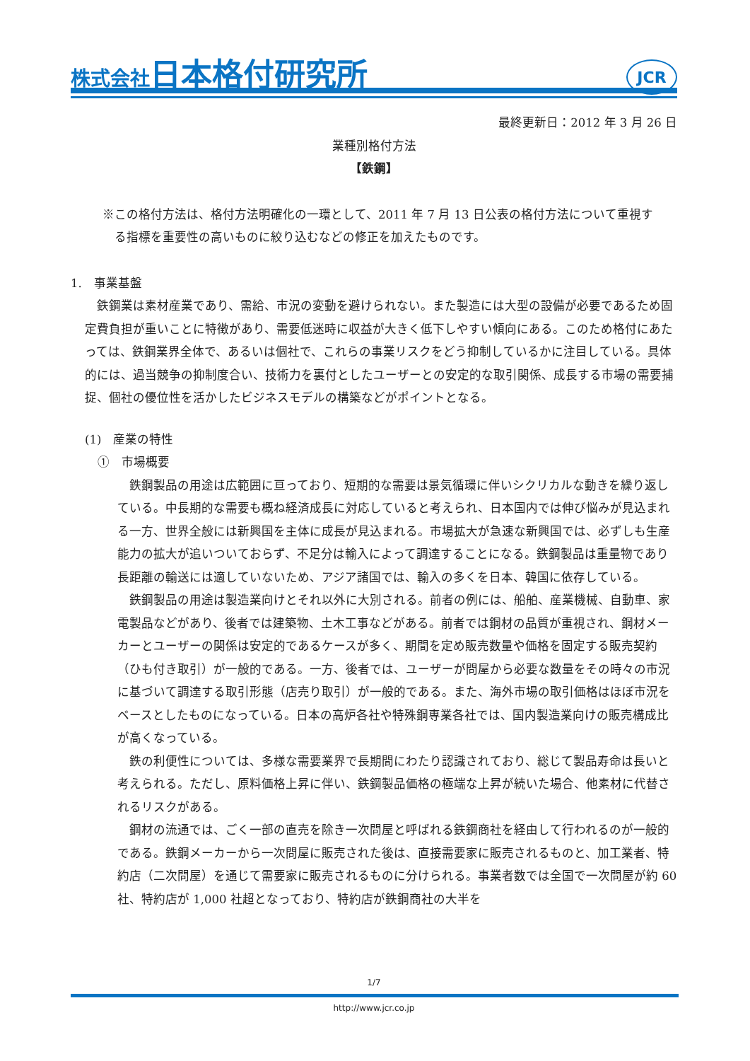株式会社 日本格付研究所
JCR
最終更新日：2012 年 3 月 26 日
業種別格付方法
【鉄鋼】
※この格付方法は、格付方法明確化の一環として、2011 年 7 月 13 日公表の格付方法について重視する指標を重要性の高いものに絞り込むなどの修正を加えたものです。
1.　事業基盤
鉄鋼業は素材産業であり、需給、市況の変動を避けられない。また製造には大型の設備が必要であるため固定費負担が重いことに特徴があり、需要低迷時に収益が大きく低下しやすい傾向にある。このため格付にあたっては、鉄鋼業界全体で、あるいは個社で、これらの事業リスクをどう抑制しているかに注目している。具体的には、過当競争の抑制度合い、技術力を裏付としたユーザーとの安定的な取引関係、成長する市場の需要捕捉、個社の優位性を活かしたビジネスモデルの構築などがポイントとなる。
(1)　産業の特性
①　市場概要
鉄鋼製品の用途は広範囲に亘っており、短期的な需要は景気循環に伴いシクリカルな動きを繰り返している。中長期的な需要も概ね経済成長に対応していると考えられ、日本国内では伸び悩みが見込まれる一方、世界全般には新興国を主体に成長が見込まれる。市場拡大が急速な新興国では、必ずしも生産能力の拡大が追いついておらず、不足分は輸入によって調達することになる。鉄鋼製品は重量物であり長距離の輸送には適していないため、アジア諸国では、輸入の多くを日本、韓国に依存している。
鉄鋼製品の用途は製造業向けとそれ以外に大別される。前者の例には、船舶、産業機械、自動車、家電製品などがあり、後者では建築物、土木工事などがある。前者では鋼材の品質が重視され、鋼材メーカーとユーザーの関係は安定的であるケースが多く、期間を定め販売数量や価格を固定する販売契約（ひも付き取引）が一般的である。一方、後者では、ユーザーが問屋から必要な数量をその時々の市況に基づいて調達する取引形態（店売り取引）が一般的である。また、海外市場の取引価格はほぼ市況をベースとしたものになっている。日本の高炉各社や特殊鋼専業各社では、国内製造業向けの販売構成比が高くなっている。
鉄の利便性については、多様な需要業界で長期間にわたり認識されており、総じて製品寿命は長いと考えられる。ただし、原料価格上昇に伴い、鉄鋼製品価格の極端な上昇が続いた場合、他素材に代替されるリスクがある。
鋼材の流通では、ごく一部の直売を除き一次問屋と呼ばれる鉄鋼商社を経由して行われるのが一般的である。鉄鋼メーカーから一次問屋に販売された後は、直接需要家に販売されるものと、加工業者、特約店（二次問屋）を通じて需要家に販売されるものに分けられる。事業者数では全国で一次問屋が約 60 社、特約店が 1,000 社超となっており、特約店が鉄鋼商社の大半を
1/7
http://www.jcr.co.jp